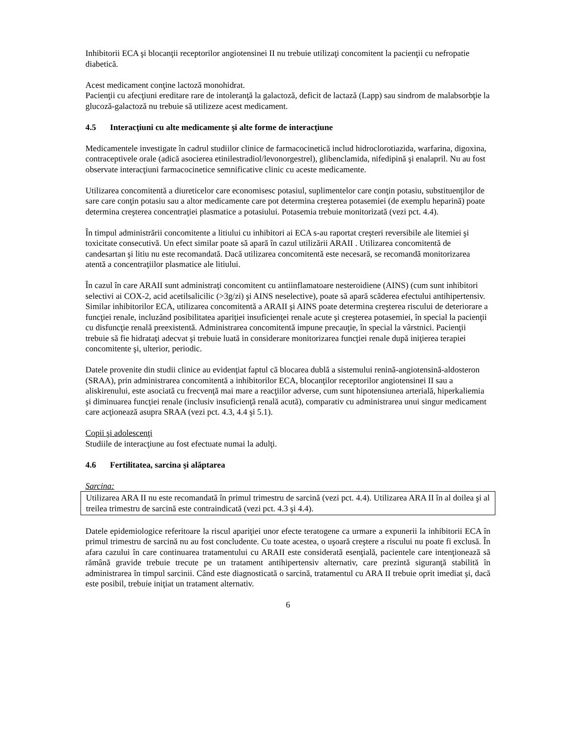Inhibitorii ECA şi blocanţii receptorilor angiotensinei II nu trebuie utilizaţi concomitent la pacienţii cu nefropatie diabetică.
Acest medicament conţine lactoză monohidrat.
Pacienţii cu afecţiuni ereditare rare de intoleranţă la galactoză, deficit de lactază (Lapp) sau sindrom de malabsorbţie la glucoză-galactoză nu trebuie să utilizeze acest medicament.
4.5 Interacţiuni cu alte medicamente şi alte forme de interacţiune
Medicamentele investigate în cadrul studiilor clinice de farmacocinetică includ hidroclorotiazida, warfarina, digoxina, contraceptivele orale (adică asocierea etinilestradiol/levonorgestrel), glibenclamida, nifedipină şi enalapril. Nu au fost observate interacţiuni farmacocinetice semnificative clinic cu aceste medicamente.
Utilizarea concomitentă a diureticelor care economisesc potasiul, suplimentelor care conţin potasiu, substituenţilor de sare care conţin potasiu sau a altor medicamente care pot determina creşterea potasemiei (de exemplu heparină) poate determina creşterea concentraţiei plasmatice a potasiului. Potasemia trebuie monitorizată (vezi pct. 4.4).
În timpul administrării concomitente a litiului cu inhibitori ai ECA s-au raportat creşteri reversibile ale litemiei şi toxicitate consecutivă. Un efect similar poate să apară în cazul utilizării ARAII . Utilizarea concomitentă de candesartan şi litiu nu este recomandată. Dacă utilizarea concomitentă este necesară, se recomandă monitorizarea atentă a concentraţiilor plasmatice ale litiului.
În cazul în care ARAII sunt administraţi concomitent cu antiinflamatoare nesteroidiene (AINS) (cum sunt inhibitori selectivi ai COX-2, acid acetilsalicilic (>3g/zi) şi AINS neselective), poate să apară scăderea efectului antihipertensiv.
Similar inhibitorilor ECA, utilizarea concomitentă a ARAII şi AINS poate determina creşterea riscului de deteriorare a funcţiei renale, incluzând posibilitatea apariţiei insuficienţei renale acute şi creşterea potasemiei, în special la pacienţii cu disfuncţie renală preexistentă. Administrarea concomitentă impune precauţie, în special la vârstnici. Pacienţii trebuie să fie hidrataţi adecvat şi trebuie luată in considerare monitorizarea funcţiei renale după iniţierea terapiei concomitente şi, ulterior, periodic.
Datele provenite din studii clinice au evidenţiat faptul că blocarea dublă a sistemului renină-angiotensină-aldosteron (SRAA), prin administrarea concomitentă a inhibitorilor ECA, blocanţilor receptorilor angiotensinei II sau a aliskirenului, este asociată cu frecvenţă mai mare a reacţiilor adverse, cum sunt hipotensiunea arterială, hiperkaliemia şi diminuarea funcţiei renale (inclusiv insuficienţă renală acută), comparativ cu administrarea unui singur medicament care acţionează asupra SRAA (vezi pct. 4.3, 4.4 şi 5.1).
Copii şi adolescenţi
Studiile de interacţiune au fost efectuate numai la adulţi.
4.6 Fertilitatea, sarcina şi alăptarea
Sarcina:
Utilizarea ARA II nu este recomandată în primul trimestru de sarcină (vezi pct. 4.4). Utilizarea ARA II în al doilea şi al treilea trimestru de sarcină este contraindicată (vezi pct. 4.3 şi 4.4).
Datele epidemiologice referitoare la riscul apariţiei unor efecte teratogene ca urmare a expunerii la inhibitorii ECA în primul trimestru de sarcină nu au fost concludente. Cu toate acestea, o uşoară creştere a riscului nu poate fi exclusă. În afara cazului în care continuarea tratamentului cu ARAII este considerată esenţială, pacientele care intenţionează să rămână gravide trebuie trecute pe un tratament antihipertensiv alternativ, care prezintă siguranţă stabilită în administrarea în timpul sarcinii. Când este diagnosticată o sarcină, tratamentul cu ARA II trebuie oprit imediat şi, dacă este posibil, trebuie iniţiat un tratament alternativ.
6